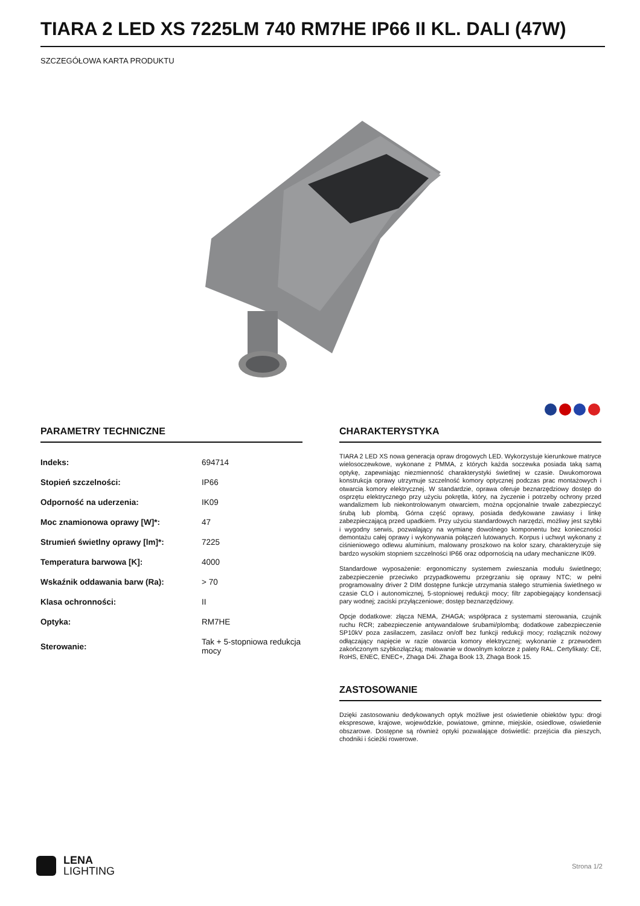TIARA 2 LED XS 7225LM 740 RM7HE IP66 II KL. DALI (47W)
SZCZEGÓŁOWA KARTA PRODUKTU
PARAMETRY TECHNICZNE
| Indeks: | 694714 |
| Stopień szczelności: | IP66 |
| Odporność na uderzenia: | IK09 |
| Moc znamionowa oprawy [W]*: | 47 |
| Strumień świetlny oprawy [lm]*: | 7225 |
| Temperatura barwowa [K]: | 4000 |
| Wskaźnik oddawania barw (Ra): | > 70 |
| Klasa ochronności: | II |
| Optyka: | RM7HE |
| Sterowanie: | Tak + 5-stopniowa redukcja mocy |
CHARAKTERYSTYKA
TIARA 2 LED XS nowa generacja opraw drogowych LED. Wykorzystuje kierunkowe matryce wielosoczewkowe, wykonane z PMMA, z których każda soczewka posiada taką samą optykę, zapewniając niezmienność charakterystyki świetlnej w czasie. Dwukomorowa konstrukcja oprawy utrzymuje szczelność komory optycznej podczas prac montażowych i otwarcia komory elektrycznej. W standardzie, oprawa oferuje beznarzędziowy dostęp do osprzętu elektrycznego przy użyciu pokrętła, który, na życzenie i potrzeby ochrony przed wandalizmem lub niekontrolowanym otwarciem, można opcjonalnie trwale zabezpieczyć śrubą lub plombą. Górna część oprawy, posiada dedykowane zawiasy i linkę zabezpieczającą przed upadkiem. Przy użyciu standardowych narzędzi, możliwy jest szybki i wygodny serwis, pozwalający na wymianę dowolnego komponentu bez konieczności demontażu całej oprawy i wykonywania połączeń lutowanych. Korpus i uchwyt wykonany z ciśnieniowego odlewu aluminium, malowany proszkowo na kolor szary, charakteryzuje się bardzo wysokim stopniem szczelności IP66 oraz odpornością na udary mechaniczne IK09.
Standardowe wyposażenie: ergonomiczny systemem zwieszania modułu świetlnego; zabezpieczenie przeciwko przypadkowemu przegrzaniu się oprawy NTC; w pełni programowalny driver 2 DIM dostępne funkcje utrzymania stałego strumienia świetlnego w czasie CLO i autonomicznej, 5-stopniowej redukcji mocy; filtr zapobiegający kondensacji pary wodnej; zaciski przyłączeniowe; dostęp beznarzędziowy.
Opcje dodatkowe: złącza NEMA, ZHAGA; współpraca z systemami sterowania, czujnik ruchu RCR; zabezpieczenie antywandalowe śrubami/plombą; dodatkowe zabezpieczenie SP10kV poza zasilaczem, zasilacz on/off bez funkcji redukcji mocy; rozłącznik nożowy odłączający napięcie w razie otwarcia komory elektrycznej; wykonanie z przewodem zakończonym szybkozłączką; malowanie w dowolnym kolorze z palety RAL. Certyfikaty: CE, RoHS, ENEC, ENEC+, Zhaga D4i. Zhaga Book 13, Zhaga Book 15.
ZASTOSOWANIE
Dzięki zastosowaniu dedykowanych optyk możliwe jest oświetlenie obiektów typu: drogi ekspresowe, krajowe, wojewódzkie, powiatowe, gminne, miejskie, osiedlowe, oświetlenie obszarowe. Dostępne są również optyki pozwalające doświetlić: przejścia dla pieszych, chodniki i ścieżki rowerowe.
LENA
LIGHTING
Strona 1/2